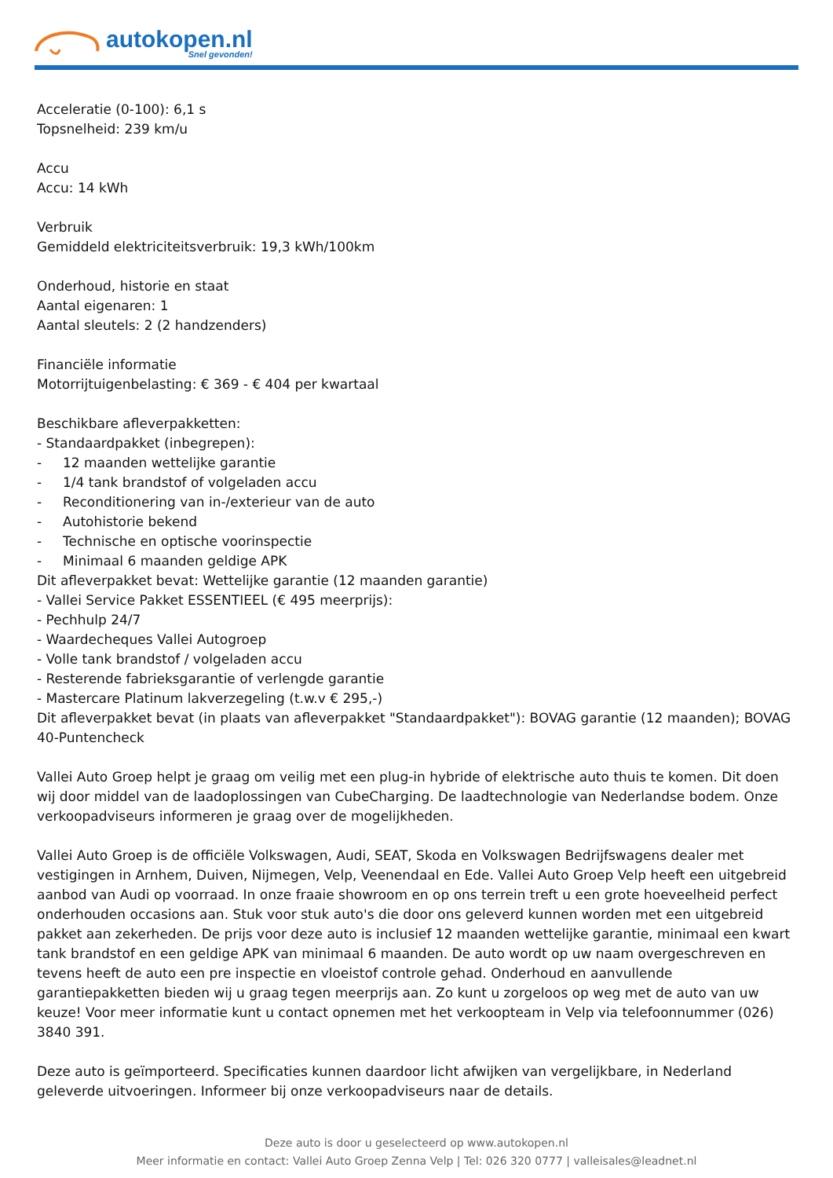autokopen.nl
Snel gevonden!
Acceleratie (0-100): 6,1 s
Topsnelheid: 239 km/u
Accu
Accu: 14 kWh
Verbruik
Gemiddeld elektriciteitsverbruik: 19,3 kWh/100km
Onderhoud, historie en staat
Aantal eigenaren: 1
Aantal sleutels: 2 (2 handzenders)
Financiële informatie
Motorrijtuigenbelasting: € 369 - € 404 per kwartaal
Beschikbare afleverpakketten:
- Standaardpakket (inbegrepen):
- 12 maanden wettelijke garantie
- 1/4 tank brandstof of volgeladen accu
- Reconditionering van in-/exterieur van de auto
- Autohistorie bekend
- Technische en optische voorinspectie
- Minimaal 6 maanden geldige APK
Dit afleverpakket bevat: Wettelijke garantie (12 maanden garantie)
- Vallei Service Pakket ESSENTIEEL (€ 495 meerprijs):
- Pechhulp 24/7
- Waardecheques Vallei Autogroep
- Volle tank brandstof / volgeladen accu
- Resterende fabrieksgarantie of verlengde garantie
- Mastercare Platinum lakverzegeling (t.w.v € 295,-)
Dit afleverpakket bevat (in plaats van afleverpakket "Standaardpakket"): BOVAG garantie (12 maanden); BOVAG 40-Puntencheck
Vallei Auto Groep helpt je graag om veilig met een plug-in hybride of elektrische auto thuis te komen. Dit doen wij door middel van de laadoplossingen van CubeCharging. De laadtechnologie van Nederlandse bodem. Onze verkoopadviseurs informeren je graag over de mogelijkheden.
Vallei Auto Groep is de officiële Volkswagen, Audi, SEAT, Skoda en Volkswagen Bedrijfswagens dealer met vestigingen in Arnhem, Duiven, Nijmegen, Velp, Veenendaal en Ede. Vallei Auto Groep Velp heeft een uitgebreid aanbod van Audi op voorraad. In onze fraaie showroom en op ons terrein treft u een grote hoeveelheid perfect onderhouden occasions aan. Stuk voor stuk auto's die door ons geleverd kunnen worden met een uitgebreid pakket aan zekerheden. De prijs voor deze auto is inclusief 12 maanden wettelijke garantie, minimaal een kwart tank brandstof en een geldige APK van minimaal 6 maanden. De auto wordt op uw naam overgeschreven en tevens heeft de auto een pre inspectie en vloeistof controle gehad. Onderhoud en aanvullende garantiepakketten bieden wij u graag tegen meerprijs aan. Zo kunt u zorgeloos op weg met de auto van uw keuze! Voor meer informatie kunt u contact opnemen met het verkoopteam in Velp via telefoonnummer (026) 3840 391.
Deze auto is geïmporteerd. Specificaties kunnen daardoor licht afwijken van vergelijkbare, in Nederland geleverde uitvoeringen. Informeer bij onze verkoopadviseurs naar de details.
Deze auto is door u geselecteerd op www.autokopen.nl
Meer informatie en contact: Vallei Auto Groep Zenna Velp | Tel: 026 320 0777 | valleisales@leadnet.nl